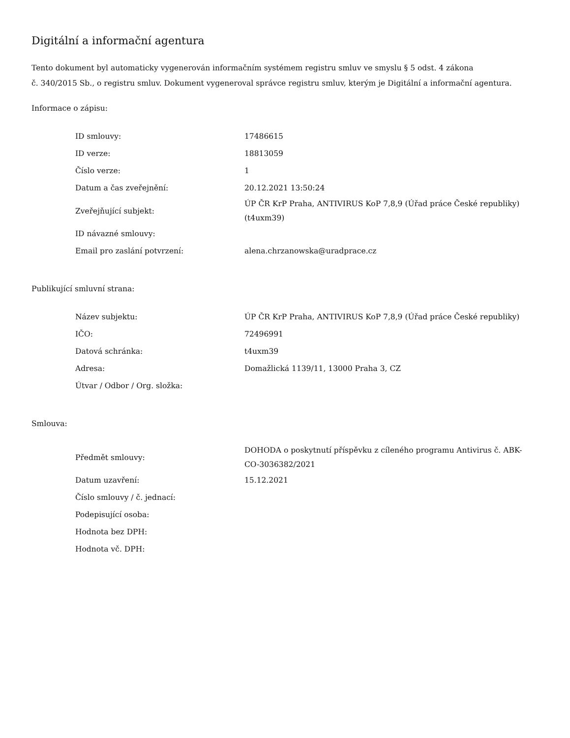Digitální a informační agentura
Tento dokument byl automaticky vygenerován informačním systémem registru smluv ve smyslu § 5 odst. 4 zákona
č. 340/2015 Sb., o registru smluv. Dokument vygeneroval správce registru smluv, kterým je Digitální a informační agentura.
Informace o zápisu:
| ID smlouvy: | 17486615 |
| ID verze: | 18813059 |
| Číslo verze: | 1 |
| Datum a čas zveřejnění: | 20.12.2021 13:50:24 |
| Zveřejňující subjekt: | ÚP ČR KrP Praha, ANTIVIRUS KoP 7,8,9 (Úřad práce České republiky) (t4uxm39) |
| ID návazné smlouvy: | |
| Email pro zaslání potvrzení: | alena.chrzanowska@uradprace.cz |
Publikující smluvní strana:
| Název subjektu: | ÚP ČR KrP Praha, ANTIVIRUS KoP 7,8,9 (Úřad práce České republiky) |
| IČO: | 72496991 |
| Datová schránka: | t4uxm39 |
| Adresa: | Domažlická 1139/11, 13000 Praha 3, CZ |
| Útvar / Odbor / Org. složka: | |
Smlouva:
| Předmět smlouvy: | DOHODA o poskytnutí příspěvku z cíleného programu Antivirus č. ABK-CO-3036382/2021 |
| Datum uzavření: | 15.12.2021 |
| Číslo smlouvy / č. jednací: | |
| Podepisující osoba: | |
| Hodnota bez DPH: | |
| Hodnota vč. DPH: | |